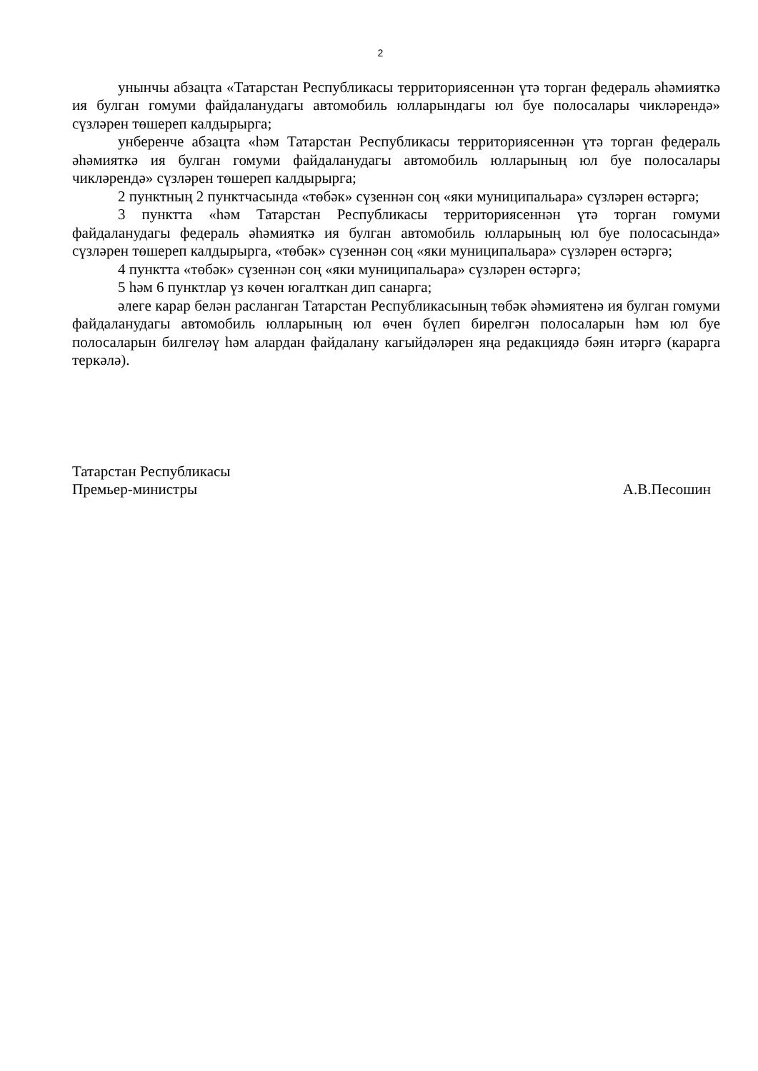2
унынчы абзацта «Татарстан Республикасы территориясеннән үтә торган федераль әһәмияткә ия булган гомуми файдаланудагы автомобиль юлларындагы юл буе полосалары чикләрендә» сүзләрен төшереп калдырырга;
унберенче абзацта «һәм Татарстан Республикасы территориясеннән үтә торган федераль әһәмияткә ия булган гомуми файдаланудагы автомобиль юлларының юл буе полосалары чикләрендә» сүзләрен төшереп калдырырга;
2 пунктның 2 пунктчасында «төбәк» сүзеннән соң «яки муниципальара» сүзләрен өстәргә;
3 пунктта «һәм Татарстан Республикасы территориясеннән үтә торган гомуми файдаланудагы федераль әһәмияткә ия булган автомобиль юлларының юл буе полосасында» сүзләрен төшереп калдырырга, «төбәк» сүзеннән соң «яки муниципальара» сүзләрен өстәргә;
4 пунктта «төбәк» сүзеннән соң «яки муниципальара» сүзләрен өстәргә;
5 һәм 6 пунктлар үз көчен югалткан дип санарга;
әлеге карар белән расланган Татарстан Республикасының төбәк әһәмиятенә ия булган гомуми файдаланудагы автомобиль юлларының юл өчен бүлеп бирелгән полосаларын һәм юл буе полосаларын билгеләү һәм алардан файдалану кагыйдәләрен яңа редакциядә бәян итәргә (карарга теркәлә).
Татарстан Республикасы
Премьер-министры
А.В.Песошин